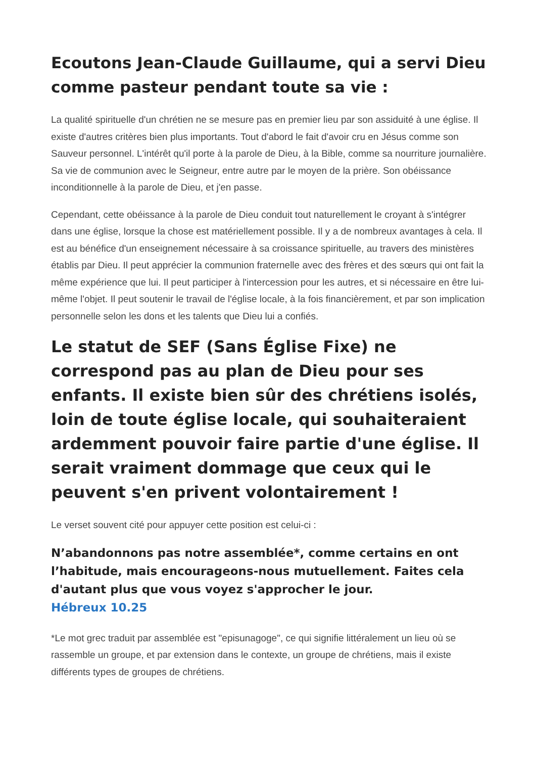Ecoutons Jean-Claude Guillaume, qui a servi Dieu comme pasteur pendant toute sa vie :
La qualité spirituelle d'un chrétien ne se mesure pas en premier lieu par son assiduité à une église. Il existe d'autres critères bien plus importants. Tout d'abord le fait d'avoir cru en Jésus comme son Sauveur personnel. L'intérêt qu'il porte à la parole de Dieu, à la Bible, comme sa nourriture journalière. Sa vie de communion avec le Seigneur, entre autre par le moyen de la prière. Son obéissance inconditionnelle à la parole de Dieu, et j'en passe.
Cependant, cette obéissance à la parole de Dieu conduit tout naturellement le croyant à s'intégrer dans une église, lorsque la chose est matériellement possible. Il y a de nombreux avantages à cela. Il est au bénéfice d'un enseignement nécessaire à sa croissance spirituelle, au travers des ministères établis par Dieu. Il peut apprécier la communion fraternelle avec des frères et des sœurs qui ont fait la même expérience que lui. Il peut participer à l'intercession pour les autres, et si nécessaire en être lui-même l'objet. Il peut soutenir le travail de l'église locale, à la fois financièrement, et par son implication personnelle selon les dons et les talents que Dieu lui a confiés.
Le statut de SEF (Sans Église Fixe) ne correspond pas au plan de Dieu pour ses enfants. Il existe bien sûr des chrétiens isolés, loin de toute église locale, qui souhaiteraient ardemment pouvoir faire partie d'une église. Il serait vraiment dommage que ceux qui le peuvent s'en privent volontairement !
Le verset souvent cité pour appuyer cette position est celui-ci :
N’abandonnons pas notre assemblée*, comme certains en ont l’habitude, mais encourageons-nous mutuellement. Faites cela d'autant plus que vous voyez s'approcher le jour.
Hébreux 10.25
*Le mot grec traduit par assemblée est "episunagoge", ce qui signifie littéralement un lieu où se rassemble un groupe, et par extension dans le contexte, un groupe de chrétiens, mais il existe différents types de groupes de chrétiens.